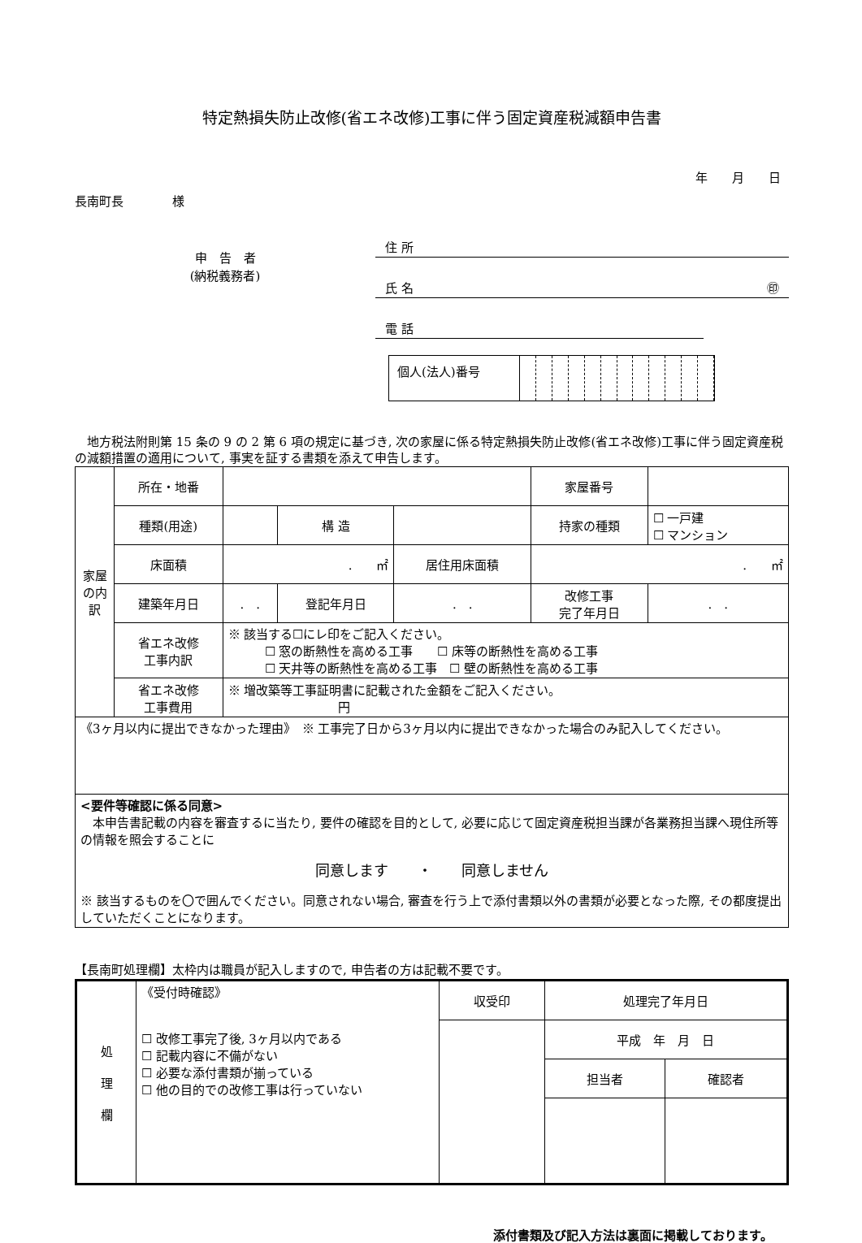特定熱損失防止改修(省エネ改修)工事に伴う固定資産税減額申告書
年　　月　　日
長南町長　　　　様
申　告　者
(納税義務者)
住 所
氏 名 ㊞
電 話
個人(法人)番号
　地方税法附則第 15 条の 9 の 2 第 6 項の規定に基づき, 次の家屋に係る特定熱損失防止改修(省エネ改修)工事に伴う固定資産税の減額措置の適用について, 事実を証する書類を添えて申告します。
| 家屋の内訳 | 所在・地番 | | | | 家屋番号 | |
| | 種類(用途) | | 構 造 | | 持家の種類 | ☐ 一戸建 ☐ マンション |
| | 床面積 | . ㎡ | | 居住用床面積 | . ㎡ | |
| | 建築年月日 | . . | 登記年月日 | . . | 改修工事 完了年月日 | . . |
| | 省エネ改修 工事内訳 | ※ 該当する☐にレ印をご記入ください。 ☐ 窓の断熱性を高める工事 ☐ 床等の断熱性を高める工事 ☐ 天井等の断熱性を高める工事 ☐ 壁の断熱性を高める工事 | | | | |
| | 省エネ改修 工事費用 | ※ 増改築等工事証明書に記載された金額をご記入ください。 円 | | | | |
| 《3ヶ月以内に提出できなかった理由》 ※ 工事完了日から3ヶ月以内に提出できなかった場合のみ記入してください。 | | | | | | |
| <要件等確認に係る同意> 本申告書記載の内容を審査するに当たり, 要件の確認を目的として, 必要に応じて固定資産税担当課が各業務担当課へ現住所等の情報を照会することに 同意します ・ 同意しません ※ 該当するものを〇で囲んでください。同意されない場合, 審査を行う上で添付書類以外の書類が必要となった際, その都度提出していただくことになります。 | | | | | | |
【長南町処理欄】太枠内は職員が記入しますので, 申告者の方は記載不要です。
| 処 理 欄 | 《受付時確認》 ☐ 改修工事完了後, 3ヶ月以内である ☐ 記載内容に不備がない ☐ 必要な添付書類が揃っている ☐ 他の目的での改修工事は行っていない | 収受印 | 処理完了年月日 | |
| | | | 平成 年 月 日 | |
| | | | 担当者 | 確認者 |
添付書類及び記入方法は裏面に掲載しております。